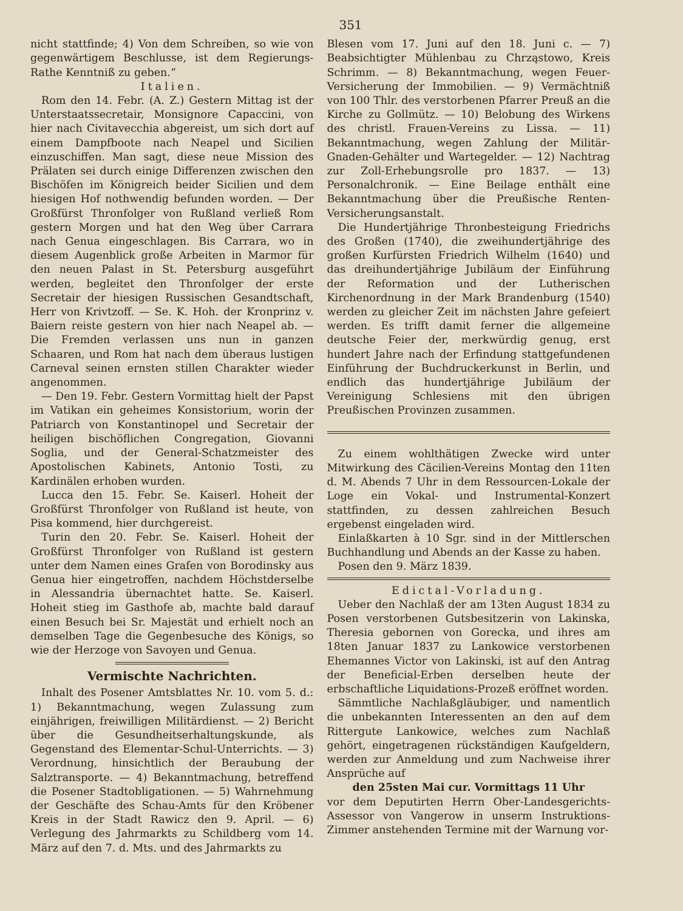351
nicht stattfinde; 4) Von dem Schreiben, so wie von gegenwärtigem Beschlusse, ist dem Regierungs-Rathe Kenntniß zu geben.“
Italien.
Rom den 14. Febr. (A. Z.) Gestern Mittag ist der Unterstaatssecretair, Monsignore Capaccini, von hier nach Civitavecchia abgereist, um sich dort auf einem Dampfboote nach Neapel und Sicilien einzuschiffen. Man sagt, diese neue Mission des Prälaten sei durch einige Differenzen zwischen den Bischöfen im Königreich beider Sicilien und dem hiesigen Hof nothwendig befunden worden. — Der Großfürst Thronfolger von Rußland verließ Rom gestern Morgen und hat den Weg über Carrara nach Genua eingeschlagen. Bis Carrara, wo in diesem Augenblick große Arbeiten in Marmor für den neuen Palast in St. Petersburg ausgeführt werden, begleitet den Thronfolger der erste Secretair der hiesigen Russischen Gesandtschaft, Herr von Krivtzoff. — Se. K. Hoh. der Kronprinz v. Baiern reiste gestern von hier nach Neapel ab. — Die Fremden verlassen uns nun in ganzen Schaaren, und Rom hat nach dem überaus lustigen Carneval seinen ernsten stillen Charakter wieder angenommen.
— Den 19. Febr. Gestern Vormittag hielt der Papst im Vatikan ein geheimes Konsistorium, worin der Patriarch von Konstantinopel und Secretair der heiligen bischöflichen Congregation, Giovanni Soglia, und der General-Schatzmeister des Apostolischen Kabinets, Antonio Tosti, zu Kardinälen erhoben wurden.
Lucca den 15. Febr. Se. Kaiserl. Hoheit der Großfürst Thronfolger von Rußland ist heute, von Pisa kommend, hier durchgereist.
Turin den 20. Febr. Se. Kaiserl. Hoheit der Großfürst Thronfolger von Rußland ist gestern unter dem Namen eines Grafen von Borodinsky aus Genua hier eingetroffen, nachdem Höchstderselbe in Alessandria übernachtet hatte. Se. Kaiserl. Hoheit stieg im Gasthofe ab, machte bald darauf einen Besuch bei Sr. Majestät und erhielt noch an demselben Tage die Gegenbesuche des Königs, so wie der Herzoge von Savoyen und Genua.
Vermischte Nachrichten.
Inhalt des Posener Amtsblattes Nr. 10. vom 5. d.: 1) Bekanntmachung, wegen Zulassung zum einjährigen, freiwilligen Militärdienst. — 2) Bericht über die Gesundheitserhaltungskunde, als Gegenstand des Elementar-Schul-Unterrichts. — 3) Verordnung, hinsichtlich der Beraubung der Salztransporte. — 4) Bekanntmachung, betreffend die Posener Stadtobligationen. — 5) Wahrnehmung der Geschäfte des Schau-Amts für den Kröbener Kreis in der Stadt Rawicz den 9. April. — 6) Verlegung des Jahrmarkts zu Schildberg vom 14. März auf den 7. d. Mts. und des Jahrmarkts zu
Blesen vom 17. Juni auf den 18. Juni c. — 7) Beabsichtigter Mühlenbau zu Chrząstowo, Kreis Schrimm. — 8) Bekanntmachung, wegen Feuer-Versicherung der Immobilien. — 9) Vermächtniß von 100 Thlr. des verstorbenen Pfarrer Preuß an die Kirche zu Gollmütz. — 10) Belobung des Wirkens des christl. Frauen-Vereins zu Lissa. — 11) Bekanntmachung, wegen Zahlung der Militär-Gnaden-Gehälter und Wartegelder. — 12) Nachtrag zur Zoll-Erhebungsrolle pro 1837. — 13) Personalchronik. — Eine Beilage enthält eine Bekanntmachung über die Preußische Renten-Versicherungsanstalt.
Die Hundertjährige Thronbesteigung Friedrichs des Großen (1740), die zweihundertjährige des großen Kurfürsten Friedrich Wilhelm (1640) und das dreihundertjährige Jubiläum der Einführung der Reformation und der Lutherischen Kirchenordnung in der Mark Brandenburg (1540) werden zu gleicher Zeit im nächsten Jahre gefeiert werden. Es trifft damit ferner die allgemeine deutsche Feier der, merkwürdig genug, erst hundert Jahre nach der Erfindung stattgefundenen Einführung der Buchdruckerkunst in Berlin, und endlich das hundertjährige Jubiläum der Vereinigung Schlesiens mit den übrigen Preußischen Provinzen zusammen.
Zu einem wohlthätigen Zwecke wird unter Mitwirkung des Cäcilien-Vereins Montag den 11ten d. M. Abends 7 Uhr in dem Ressourcen-Lokale der Loge ein Vokal- und Instrumental-Konzert stattfinden, zu dessen zahlreichen Besuch ergebenst eingeladen wird.
Einlaßkarten à 10 Sgr. sind in der Mittlerschen Buchhandlung und Abends an der Kasse zu haben.
Posen den 9. März 1839.
Edictal-Vorladung.
Ueber den Nachlaß der am 13ten August 1834 zu Posen verstorbenen Gutsbesitzerin von Lakinska, Theresia gebornen von Gorecka, und ihres am 18ten Januar 1837 zu Lankowice verstorbenen Ehemannes Victor von Lakinski, ist auf den Antrag der Beneficial-Erben derselben heute der erbschaftliche Liquidations-Prozeß eröffnet worden.
Sämmtliche Nachlaßgläubiger, und namentlich die unbekannten Interessenten an den auf dem Rittergute Lankowice, welches zum Nachlaß gehört, eingetragenen rückständigen Kaufgeldern, werden zur Anmeldung und zum Nachweise ihrer Ansprüche auf
den 25sten Mai cur. Vormittags 11 Uhr
vor dem Deputirten Herrn Ober-Landesgerichts-Assessor von Vangerow in unserm Instruktions-Zimmer anstehenden Termine mit der Warnung vor-